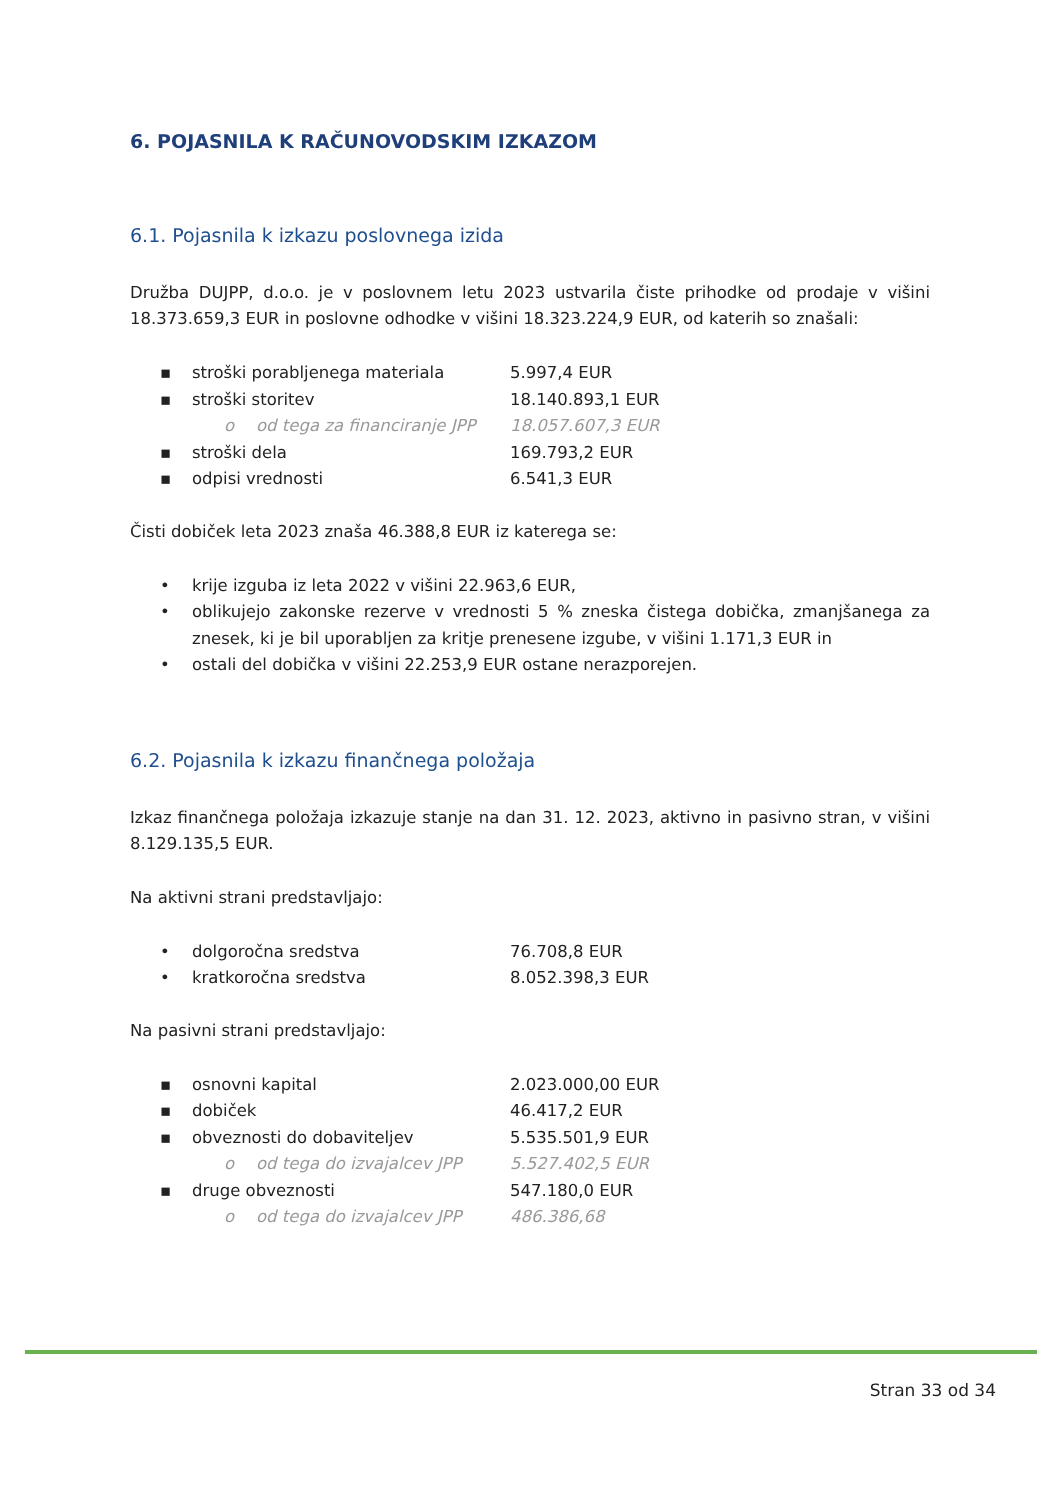6. POJASNILA K RAČUNOVODSKIM IZKAZOM
6.1. Pojasnila k izkazu poslovnega izida
Družba DUJPP, d.o.o. je v poslovnem letu 2023 ustvarila čiste prihodke od prodaje v višini 18.373.659,3 EUR in poslovne odhodke v višini 18.323.224,9 EUR, od katerih so znašali:
▪ stroški porabljenega materiala 5.997,4 EUR
▪ stroški storitev 18.140.893,1 EUR
o od tega za financiranje JPP 18.057.607,3 EUR
▪ stroški dela 169.793,2 EUR
▪ odpisi vrednosti 6.541,3 EUR
Čisti dobiček leta 2023 znaša 46.388,8 EUR iz katerega se:
• krije izguba iz leta 2022 v višini 22.963,6 EUR,
• oblikujejo zakonske rezerve v vrednosti 5 % zneska čistega dobička, zmanjšanega za znesek, ki je bil uporabljen za kritje prenesene izgube, v višini 1.171,3 EUR in
• ostali del dobička v višini 22.253,9 EUR ostane nerazporejen.
6.2. Pojasnila k izkazu finančnega položaja
Izkaz finančnega položaja izkazuje stanje na dan 31. 12. 2023, aktivno in pasivno stran, v višini 8.129.135,5 EUR.
Na aktivni strani predstavljajo:
• dolgoročna sredstva 76.708,8 EUR
• kratkoročna sredstva 8.052.398,3 EUR
Na pasivni strani predstavljajo:
▪ osnovni kapital 2.023.000,00 EUR
▪ dobiček 46.417,2 EUR
▪ obveznosti do dobaviteljev 5.535.501,9 EUR
o od tega do izvajalcev JPP 5.527.402,5 EUR
▪ druge obveznosti 547.180,0 EUR
o od tega do izvajalcev JPP 486.386,68
Stran 33 od 34